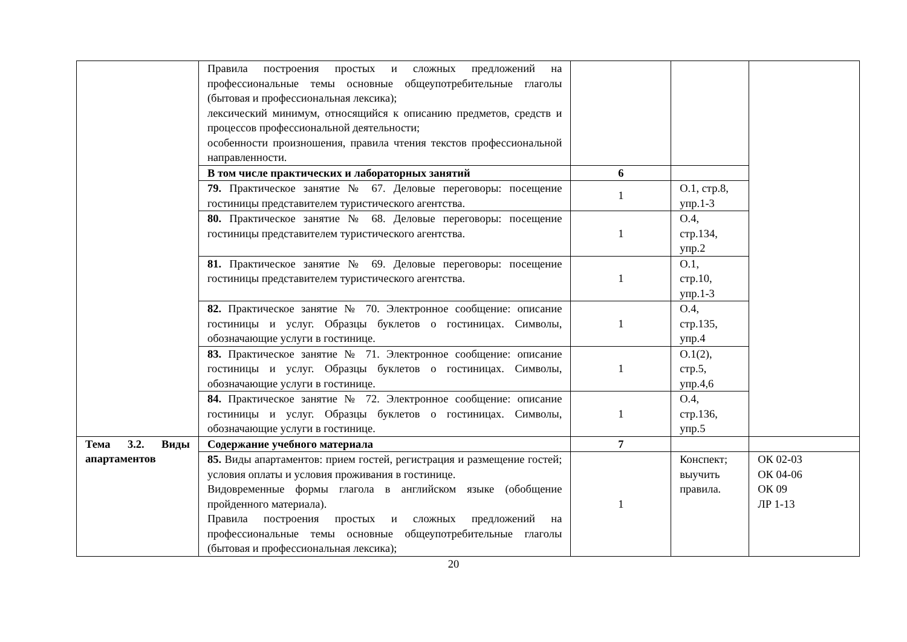| | Правила построения простых и сложных предложений на профессиональные темы основные общеупотребительные глаголы (бытовая и профессиональная лексика); лексический минимум, относящийся к описанию предметов, средств и процессов профессиональной деятельности; особенности произношения, правила чтения текстов профессиональной направленности. | | | |
| | В том числе практических и лабораторных занятий | 6 | | |
| | 79. Практическое занятие № 67. Деловые переговоры: посещение гостиницы представителем туристического агентства. | 1 | О.1, стр.8, упр.1-3 | |
| | 80. Практическое занятие № 68. Деловые переговоры: посещение гостиницы представителем туристического агентства. | 1 | О.4, стр.134, упр.2 | |
| | 81. Практическое занятие № 69. Деловые переговоры: посещение гостиницы представителем туристического агентства. | 1 | О.1, стр.10, упр.1-3 | |
| | 82. Практическое занятие № 70. Электронное сообщение: описание гостиницы и услуг. Образцы буклетов о гостиницах. Символы, обозначающие услуги в гостинице. | 1 | О.4, стр.135, упр.4 | |
| | 83. Практическое занятие № 71. Электронное сообщение: описание гостиницы и услуг. Образцы буклетов о гостиницах. Символы, обозначающие услуги в гостинице. | 1 | О.1(2), стр.5, упр.4,6 | |
| | 84. Практическое занятие № 72. Электронное сообщение: описание гостиницы и услуг. Образцы буклетов о гостиницах. Символы, обозначающие услуги в гостинице. | 1 | О.4, стр.136, упр.5 | |
| Тема 3.2. Виды апартаментов | Содержание учебного материала | 7 | | |
| | 85. Виды апартаментов: прием гостей, регистрация и размещение гостей; условия оплаты и условия проживания в гостинице. Видовременные формы глагола в английском языке (обобщение пройденного материала). Правила построения простых и сложных предложений на профессиональные темы основные общеупотребительные глаголы (бытовая и профессиональная лексика); | 1 | Конспект; выучить правила. | ОК 02-03 ОК 04-06 ОК 09 ЛР 1-13 |
20